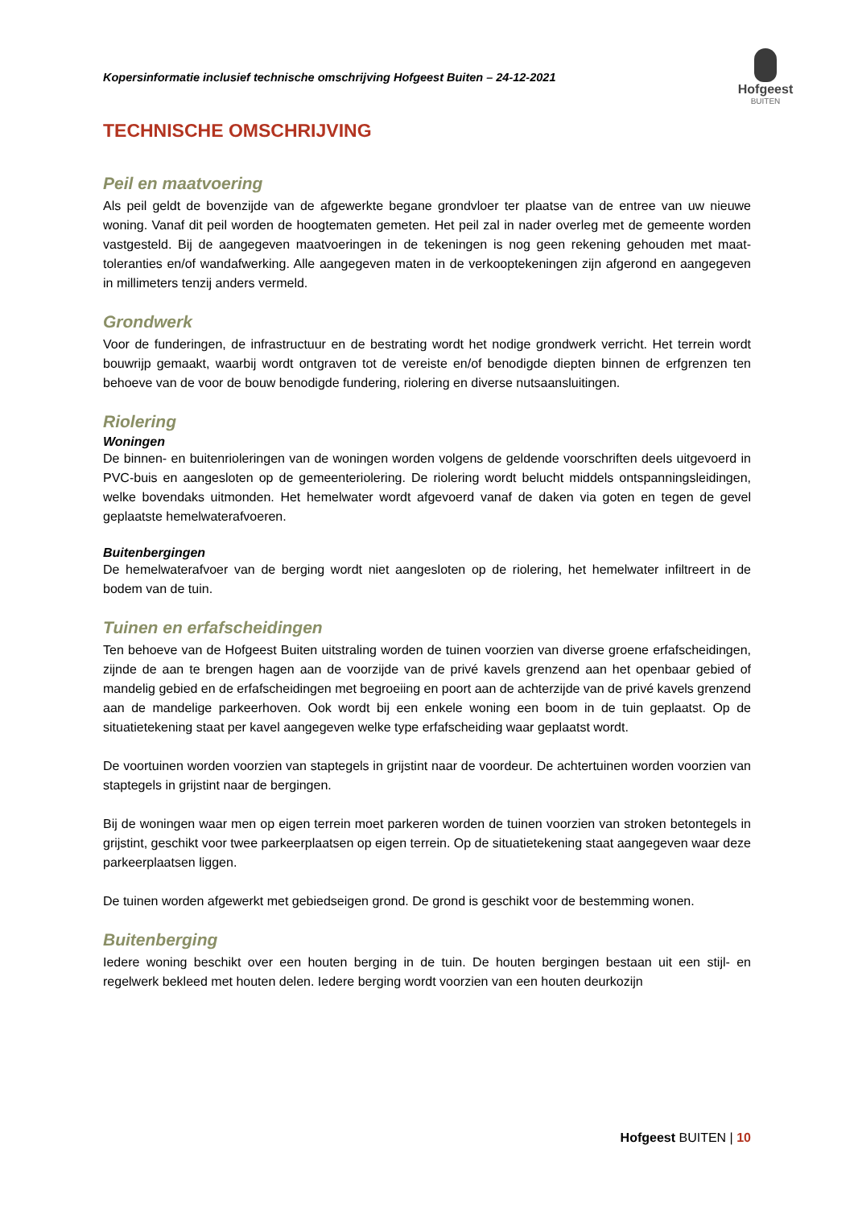Kopersinformatie inclusief technische omschrijving Hofgeest Buiten – 24-12-2021
Hofgeest
BUITEN
TECHNISCHE OMSCHRIJVING
Peil en maatvoering
Als peil geldt de bovenzijde van de afgewerkte begane grondvloer ter plaatse van de entree van uw nieuwe woning. Vanaf dit peil worden de hoogtematen gemeten. Het peil zal in nader overleg met de gemeente worden vastgesteld. Bij de aangegeven maatvoeringen in de tekeningen is nog geen rekening gehouden met maat-toleranties en/of wandafwerking. Alle aangegeven maten in de verkooptekeningen zijn afgerond en aangegeven in millimeters tenzij anders vermeld.
Grondwerk
Voor de funderingen, de infrastructuur en de bestrating wordt het nodige grondwerk verricht. Het terrein wordt bouwrijp gemaakt, waarbij wordt ontgraven tot de vereiste en/of benodigde diepten binnen de erfgrenzen ten behoeve van de voor de bouw benodigde fundering, riolering en diverse nutsaansluitingen.
Riolering
Woningen
De binnen- en buitenrioleringen van de woningen worden volgens de geldende voorschriften deels uitgevoerd in PVC-buis en aangesloten op de gemeenteriolering. De riolering wordt belucht middels ontspanningsleidingen, welke bovendaks uitmonden. Het hemelwater wordt afgevoerd vanaf de daken via goten en tegen de gevel geplaatste hemelwaterafvoeren.
Buitenbergingen
De hemelwaterafvoer van de berging wordt niet aangesloten op de riolering, het hemelwater infiltreert in de bodem van de tuin.
Tuinen en erfafscheidingen
Ten behoeve van de Hofgeest Buiten uitstraling worden de tuinen voorzien van diverse groene erfafscheidingen, zijnde de aan te brengen hagen aan de voorzijde van de privé kavels grenzend aan het openbaar gebied of mandelig gebied en de erfafscheidingen met begroeiing en poort aan de achterzijde van de privé kavels grenzend aan de mandelige parkeerhoven. Ook wordt bij een enkele woning een boom in de tuin geplaatst. Op de situatietekening staat per kavel aangegeven welke type erfafscheiding waar geplaatst wordt.
De voortuinen worden voorzien van staptegels in grijstint naar de voordeur. De achtertuinen worden voorzien van staptegels in grijstint naar de bergingen.
Bij de woningen waar men op eigen terrein moet parkeren worden de tuinen voorzien van stroken betontegels in grijstint, geschikt voor twee parkeerplaatsen op eigen terrein. Op de situatietekening staat aangegeven waar deze parkeerplaatsen liggen.
De tuinen worden afgewerkt met gebiedseigen grond. De grond is geschikt voor de bestemming wonen.
Buitenberging
Iedere woning beschikt over een houten berging in de tuin. De houten bergingen bestaan uit een stijl- en regelwerk bekleed met houten delen. Iedere berging wordt voorzien van een houten deurkozijn
Hofgeest BUITEN | 10